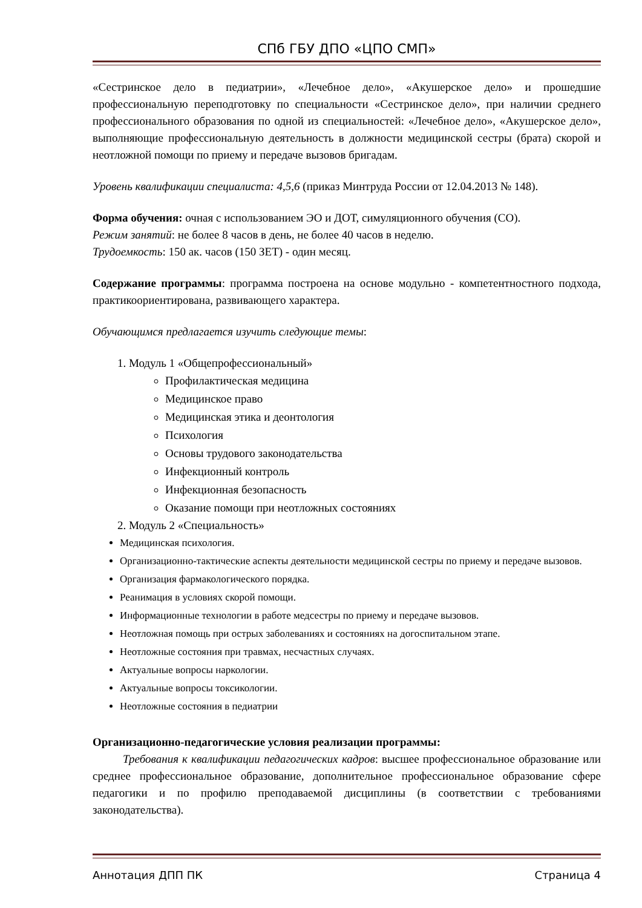СПб ГБУ ДПО «ЦПО СМП»
«Сестринское дело в педиатрии», «Лечебное дело», «Акушерское дело» и прошедшие профессиональную переподготовку по специальности «Сестринское дело», при наличии среднего профессионального образования по одной из специальностей: «Лечебное дело», «Акушерское дело», выполняющие профессиональную деятельность в должности медицинской сестры (брата) скорой и неотложной помощи по приему и передаче вызовов бригадам.
Уровень квалификации специалиста: 4,5,6 (приказ Минтруда России от 12.04.2013 № 148).
Форма обучения: очная с использованием ЭО и ДОТ, симуляционного обучения (СО).
Режим занятий: не более 8 часов в день, не более 40 часов в неделю.
Трудоемкость: 150 ак. часов (150 ЗЕТ) - один месяц.
Содержание программы: программа построена на основе модульно - компетентностного подхода, практикоориентирована, развивающего характера.
Обучающимся предлагается изучить следующие темы:
1. Модуль 1 «Общепрофессиональный»
Профилактическая медицина
Медицинское право
Медицинская этика и деонтология
Психология
Основы трудового законодательства
Инфекционный контроль
Инфекционная безопасность
Оказание помощи при неотложных состояниях
2. Модуль 2 «Специальность»
Медицинская психология.
Организационно-тактические аспекты деятельности медицинской сестры по приему и передаче вызовов.
Организация фармакологического порядка.
Реанимация в условиях скорой помощи.
Информационные технологии в работе медсестры по приему и передаче вызовов.
Неотложная помощь при острых заболеваниях и состояниях на догоспитальном этапе.
Неотложные состояния при травмах, несчастных случаях.
Актуальные вопросы наркологии.
Актуальные вопросы токсикологии.
Неотложные состояния в педиатрии
Организационно-педагогические условия реализации программы:
Требования к квалификации педагогических кадров: высшее профессиональное образование или среднее профессиональное образование, дополнительное профессиональное образование сфере педагогики и по профилю преподаваемой дисциплины (в соответствии с требованиями законодательства).
Аннотация ДПП ПК Страница 4